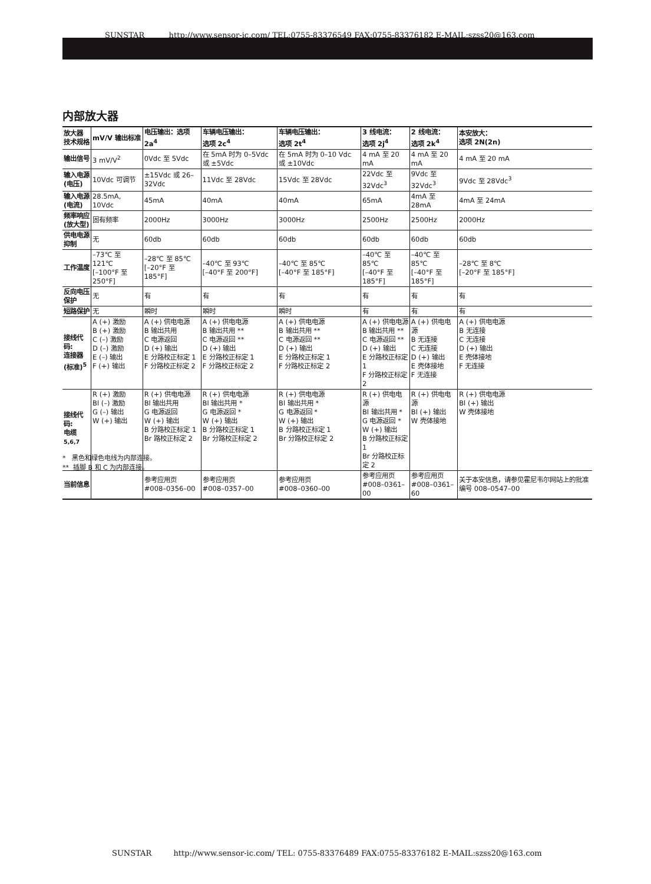SUNSTAR http://www.sensor-ic.com/ TEL:0755-83376549 FAX:0755-83376182 E-MAIL:szss20@163.com
内部放大器
| 放大器 技术规格 | mV/V 输出标准 | 电压输出：选项 2a<sup>4</sup> | 车辆电压输出： 选项 2c<sup>4</sup> | 车辆电压输出： 选项 2t<sup>4</sup> | 3 线电流： 选项 2j<sup>4</sup> | 2 线电流： 选项 2k<sup>4</sup> | 本安放大： 选项 2N(2n) |
| --- | --- | --- | --- | --- | --- | --- | --- |
| 输出信号 | 3 mV/V<sup>2</sup> | 0Vdc 至 5Vdc | 在 5mA 时为 0–5Vdc 或 ±5Vdc | 在 5mA 时为 0–10 Vdc 或 ±10Vdc | 4 mA 至 20 mA | 4 mA 至 20 mA | 4 mA 至 20 mA |
| 输入电源 (电压) | 10Vdc 可调节 | ±15Vdc 或 26–32Vdc | 11Vdc 至 28Vdc | 15Vdc 至 28Vdc | 22Vdc 至 32Vdc<sup>3</sup> | 9Vdc 至 32Vdc<sup>3</sup> | 9Vdc 至 28Vdc<sup>3</sup> |
| 输入电源 (电流) | 28.5mA, 10Vdc | 45mA | 40mA | 40mA | 65mA | 4mA 至 28mA | 4mA 至 24mA |
| 频率响应 (放大型) | 固有频率 | 2000Hz | 3000Hz | 3000Hz | 2500Hz | 2500Hz | 2000Hz |
| 供电电源 抑制 | 无 | 60db | 60db | 60db | 60db | 60db | 60db |
| 工作温度 | –73℃ 至 121℃ [–100°F 至 250°F] | –28℃ 至 85℃ [–20°F 至 185°F] | –40℃ 至 93℃ [–40°F 至 200°F] | –40℃ 至 85℃ [–40°F 至 185°F] | –40℃ 至 85℃ [–40°F 至 185°F] | –40℃ 至 85℃ [–40°F 至 185°F] | –28℃ 至 8℃ [–20°F 至 185°F] |
| 反向电压 保护 | 无 | 有 | 有 | 有 | 有 | 有 | 有 |
| 短路保护 | 无 | 瞬时 | 瞬时 | 瞬时 | 有 | 有 | 有 |
| 接线代码: 连接器 (标准)<sup>5</sup> | A (+) 激励 B (+) 激励 C (–) 激励 D (–) 激励 E (–) 输出 F (+) 输出 | A (+) 供电电源 B 输出共用 C 电源返回 D (+) 输出 E 分路校正标定 1 F 分路校正标定 2 | A (+) 供电电源 B 输出共用 ** C 电源返回 ** D (+) 输出 E 分路校正标定 1 F 分路校正标定 2 | A (+) 供电电源 B 输出共用 ** C 电源返回 ** D (+) 输出 E 分路校正标定 1 F 分路校正标定 2 | A (+) 供电电源 B 输出共用 ** C 电源返回 ** D (+) 输出 E 分路校正标定 1 F 分路校正标定 2 | A (+) 供电电源 B 无连接 C 无连接 D (+) 输出 E 壳体接地 F 无连接 | A (+) 供电电源 B 无连接 C 无连接 D (+) 输出 E 壳体接地 F 无连接 |
| 接线代码: 电缆 <sup>5,6,7</sup> | R (+) 激励 Bl (–) 激励 G (–) 输出 W (+) 输出 | R (+) 供电电源 Bl 输出共用 G 电源返回 W (+) 输出 B 分路校正标定 1 Br 路校正标定 2 | R (+) 供电电源 Bl 输出共用 * G 电源返回 * W (+) 输出 B 分路校正标定 1 Br 分路校正标定 2 | R (+) 供电电源 Bl 输出共用 * G 电源返回 * W (+) 输出 B 分路校正标定 1 Br 分路校正标定 2 | R (+) 供电电源 Bl 输出共用 * G 电源返回 * W (+) 输出 B 分路校正标定 1 Br 分路校正标定 2 | R (+) 供电电源 Bl (+) 输出 W 壳体接地 | R (+) 供电电源 Bl (+) 输出 W 壳体接地 |
| 当前信息 | | 参考应用页 #008–0356–00 | 参考应用页 #008–0357–00 | 参考应用页 #008–0360–00 | 参考应用页 #008–0361–00 | 参考应用页 #008–0361–60 | 关于本安信息，请参见霍尼韦尔网站上的批准编号 008–0547–00 |
* 黑色和绿色电线为内部连接。
** 插脚 B 和 C 为内部连接。
SUNSTAR http://www.sensor-ic.com/ TEL: 0755-83376489 FAX:0755-83376182 E-MAIL:szss20@163.com